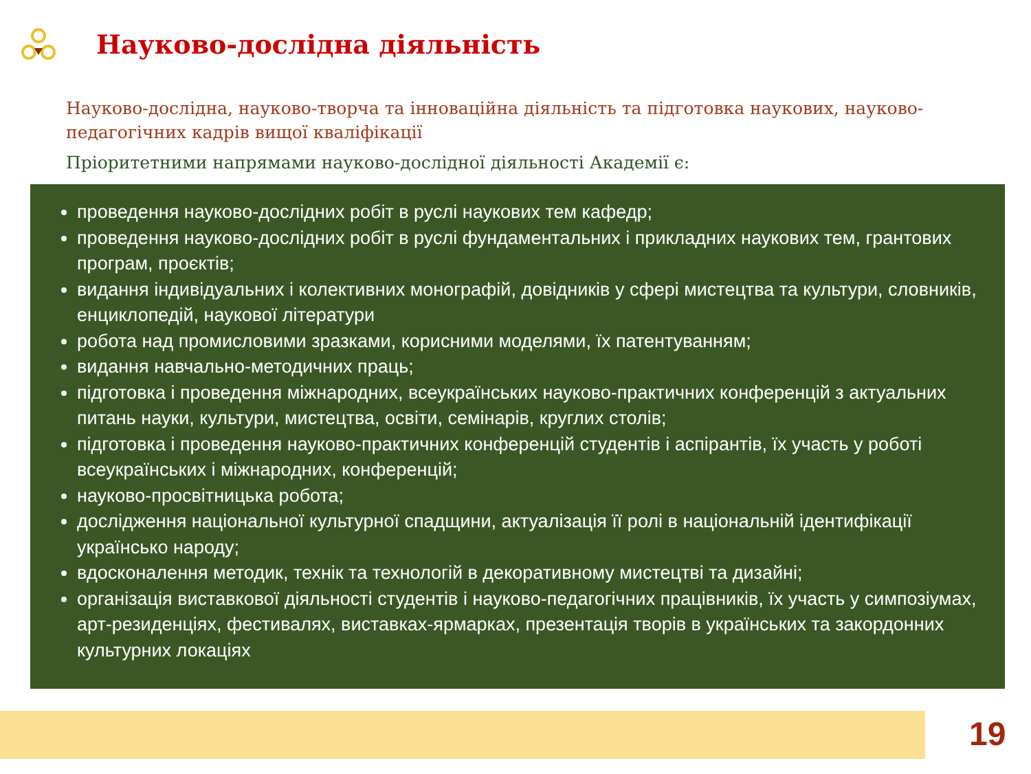Науково-дослідна діяльність
Науково-дослідна, науково-творча та інноваційна діяльність та підготовка наукових, науково-педагогічних кадрів вищої кваліфікації
Пріоритетними напрямами науково-дослідної діяльності Академії є:
проведення науково-дослідних робіт в руслі наукових тем кафедр;
проведення науково-дослідних робіт в руслі фундаментальних і прикладних наукових тем, грантових програм, проєктів;
видання індивідуальних і колективних монографій, довідників у сфері мистецтва та культури, словників, енциклопедій, наукової літератури
робота над промисловими зразками, корисними моделями, їх патентуванням;
видання навчально-методичних праць;
підготовка і проведення міжнародних, всеукраїнських науково-практичних конференцій з актуальних питань науки, культури, мистецтва, освіти, семінарів, круглих столів;
підготовка і проведення науково-практичних конференцій студентів і аспірантів, їх участь у роботі всеукраїнських і міжнародних, конференцій;
науково-просвітницька робота;
дослідження національної культурної спадщини, актуалізація її ролі в національній ідентифікації українсько народу;
вдосконалення методик, технік та технологій в декоративному мистецтві та дизайні;
організація виставкової діяльності студентів і науково-педагогічних працівників, їх участь у симпозіумах, арт-резиденціях, фестивалях, виставках-ярмарках, презентація творів в українських та закордонних культурних локаціях
19